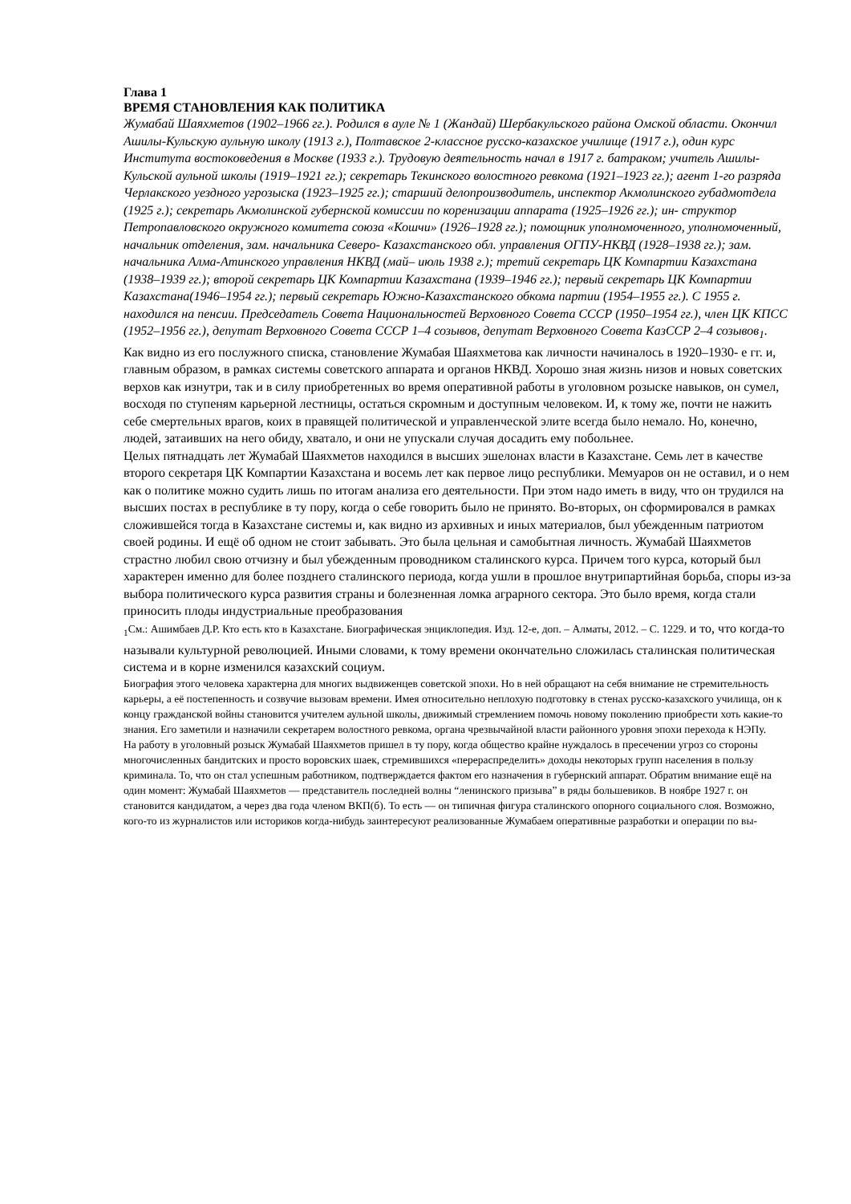Глава 1
ВРЕМЯ СТАНОВЛЕНИЯ КАК ПОЛИТИКА
Жумабай Шаяхметов (1902–1966 гг.). Родился в ауле № 1 (Жандай) Шербакульского района Омской области. Окончил Ашилы-Кульскую аульную школу (1913 г.), Полтавское 2-классное русско-казахское училище (1917 г.), один курс Института востоковедения в Москве (1933 г.). Трудовую деятельность начал в 1917 г. батраком; учитель Ашилы-Кульской аульной школы (1919–1921 гг.); секретарь Текинского волостного ревкома (1921–1923 гг.); агент 1-го разряда Черлакского уездного угрозыска (1923–1925 гг.); старший делопроизводитель, инспектор Акмолинского губадмотдела (1925 г.); секретарь Акмолинской губернской комиссии по коренизации аппарата (1925–1926 гг.); ин- структор Петропавловского окружного комитета союза «Кошчи» (1926–1928 гг.); помощник уполномоченного, уполномоченный, начальник отделения, зам. начальника Северо- Казахстанского обл. управления ОГПУ-НКВД (1928–1938 гг.); зам. начальника Алма-Атинского управления НКВД (май– июль 1938 г.); третий секретарь ЦК Компартии Казахстана (1938–1939 гг.); второй секретарь ЦК Компартии Казахстана (1939–1946 гг.); первый секретарь ЦК Компартии Казахстана(1946–1954 гг.); первый секретарь Южно-Казахстанского обкома партии (1954–1955 гг.). С 1955 г. находился на пенсии. Председатель Совета Национальностей Верховного Совета СССР (1950–1954 гг.), член ЦК КПСС (1952–1956 гг.), депутат Верховного Совета СССР 1–4 созывов, депутат Верховного Совета КазССР 2–4 созывов<sub>1</sub>.
Как видно из его послужного списка, становление Жумабая Шаяхметова как личности начиналось в 1920–1930- е гг. и, главным образом, в рамках системы советского аппарата и органов НКВД. Хорошо зная жизнь низов и новых советских верхов как изнутри, так и в силу приобретенных во время оперативной работы в уголовном розыске навыков, он сумел, восходя по ступеням карьерной лестницы, остаться скромным и доступным человеком. И, к тому же, почти не нажить себе смертельных врагов, коих в правящей политической и управленческой элите всегда было немало. Но, конечно, людей, затаивших на него обиду, хватало, и они не упускали случая досадить ему побольнее.
Целых пятнадцать лет Жумабай Шаяхметов находился в высших эшелонах власти в Казахстане. Семь лет в качестве второго секретаря ЦК Компартии Казахстана и восемь лет как первое лицо республики. Мемуаров он не оставил, и о нем как о политике можно судить лишь по итогам анализа его деятельности. При этом надо иметь в виду, что он трудился на высших постах в республике в ту пору, когда о себе говорить было не принято. Во-вторых, он сформировался в рамках сложившейся тогда в Казахстане системы и, как видно из архивных и иных материалов, был убежденным патриотом своей родины. И ещё об одном не стоит забывать. Это была цельная и самобытная личность. Жумабай Шаяхметов страстно любил свою отчизну и был убежденным проводником сталинского курса. Причем того курса, который был характерен именно для более позднего сталинского периода, когда ушли в прошлое внутрипартийная борьба, споры из-за выбора политического курса развития страны и болезненная ломка аграрного сектора. Это было время, когда стали приносить плоды индустриальные преобразования
<sub>1</sub>См.: Ашимбаев Д.Р. Кто есть кто в Казахстане. Биографическая энциклопедия. Изд. 12-е, доп. – Алматы, 2012. – С. 1229. и то, что когда-то называли культурной революцией. Иными словами, к тому времени окончательно сложилась сталинская политическая система и в корне изменился казахский социум.
Биография этого человека характерна для многих выдвиженцев советской эпохи. Но в ней обращают на себя внимание не стремительность карьеры, а её постепенность и созвучие вызовам времени. Имея относительно неплохую подготовку в стенах русско-казахского училища, он к концу гражданской войны становится учителем аульной школы, движимый стремлением помочь новому поколению приобрести хоть какие-то знания. Его заметили и назначили секретарем волостного ревкома, органа чрезвычайной власти районного уровня эпохи перехода к НЭПу.
На работу в уголовный розыск Жумабай Шаяхметов пришел в ту пору, когда общество крайне нуждалось в пресечении угроз со стороны многочисленных бандитских и просто воровских шаек, стремившихся «перераспределить» доходы некоторых групп населения в пользу криминала. То, что он стал успешным работником, подтверждается фактом его назначения в губернский аппарат. Обратим внимание ещё на один момент: Жумабай Шаяхметов — представитель последней волны “ленинского призыва” в ряды большевиков. В ноябре 1927 г. он становится кандидатом, а через два года членом ВКП(б). То есть — он типичная фигура сталинского опорного социального слоя. Возможно, кого-то из журналистов или историков когда-нибудь заинтересуют реализованные Жумабаем оперативные разработки и операции по вы-